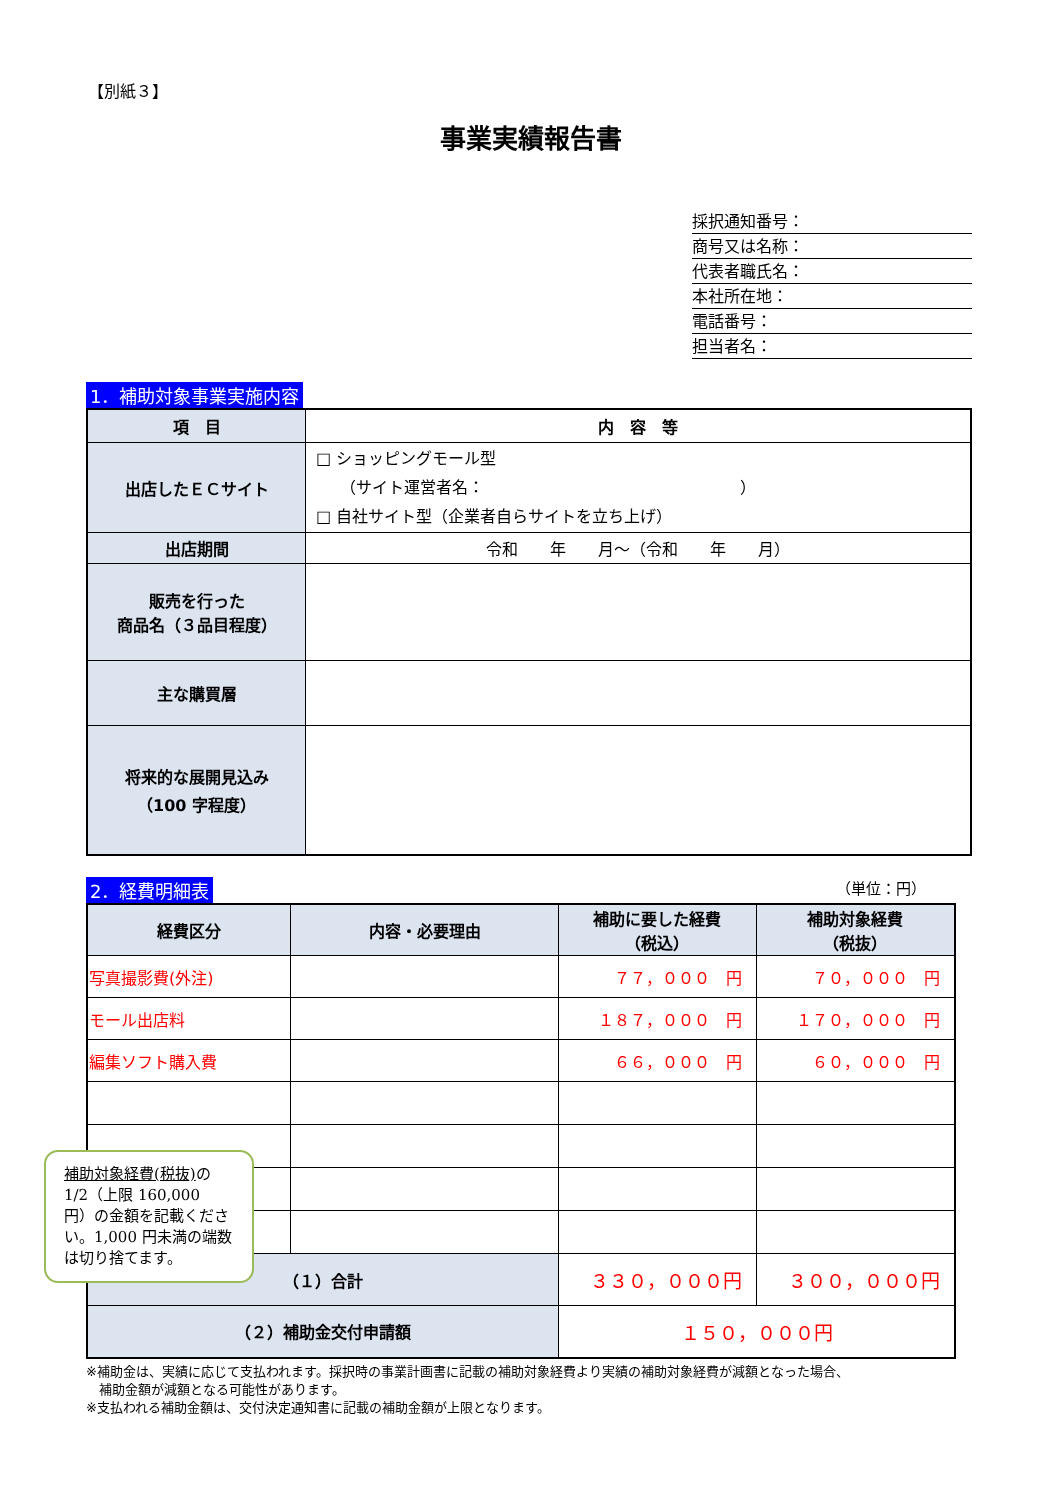【別紙３】
事業実績報告書
採択通知番号：
商号又は名称：
代表者職氏名：
本社所在地：
電話番号：
担当者名：
1．補助対象事業実施内容
| 項 目 | 内 容 等 |
| --- | --- |
| 出店したＥＣサイト | □ ショッピングモール型 （サイト運営者名： ） □ 自社サイト型（企業者自らサイトを立ち上げ） |
| 出店期間 | 令和 年 月～（令和 年 月） |
| 販売を行った 商品名（３品目程度） | |
| 主な購買層 | |
| 将来的な展開見込み （100 字程度） | |
2．経費明細表 （単位：円）
| 経費区分 | 内容・必要理由 | 補助に要した経費 （税込） | 補助対象経費 （税抜） |
| 写真撮影費(外注) | | ７７，０００ 円 | ７０，０００ 円 |
| モール出店料 | | １８７，０００ 円 | １７０，０００ 円 |
| 編集ソフト購入費 | | ６６，０００ 円 | ６０，０００ 円 |
| （１）合計 | | ３３０，０００円 | ３００，０００円 |
| （２）補助金交付申請額 | | １５０，０００円 | |
※補助金は、実績に応じて支払われます。採択時の事業計画書に記載の補助対象経費より実績の補助対象経費が減額となった場合、
　補助金額が減額となる可能性があります。
※支払われる補助金額は、交付決定通知書に記載の補助金額が上限となります。
補助対象経費(税抜) の1/2（上限 160,000 円）の金額を記載ください。1,000 円未満の端数は切り捨てます。